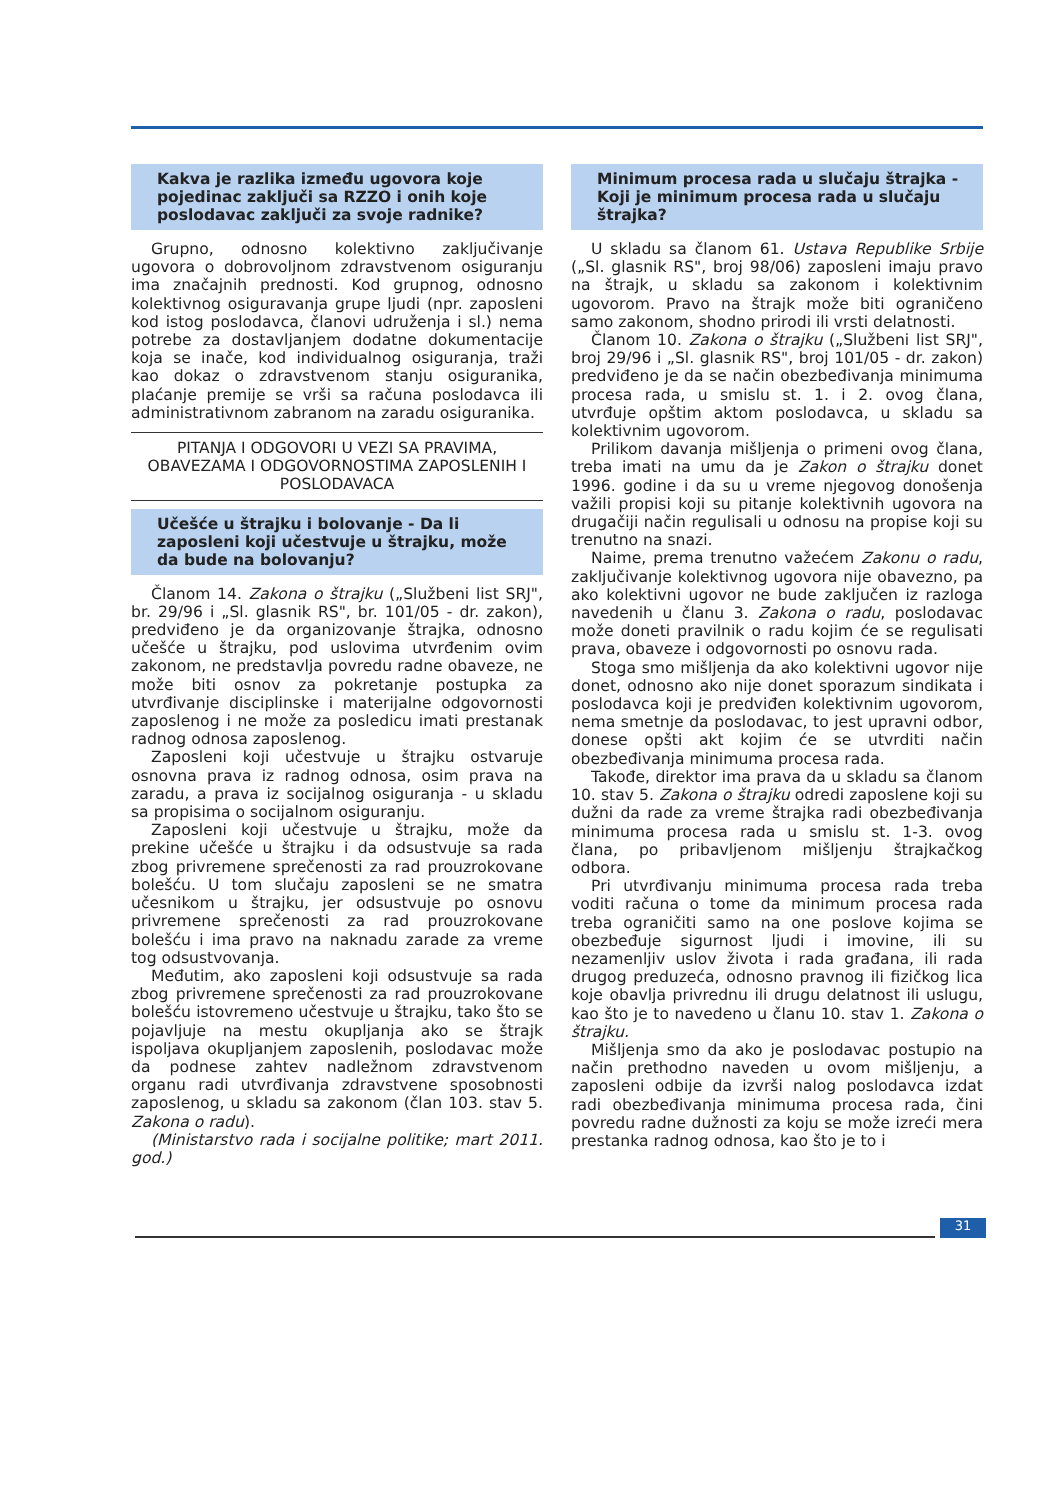Kakva je razlika između ugovora koje pojedinac zaključi sa RZZO i onih koje poslodavac zaključi za svoje radnike?
Grupno, odnosno kolektivno zaključivanje ugovora o dobrovoljnom zdravstvenom osiguranju ima značajnih prednosti. Kod grupnog, odnosno kolektivnog osiguravanja grupe ljudi (npr. zaposleni kod istog poslodavca, članovi udruženja i sl.) nema potrebe za dostavljanjem dodatne dokumentacije koja se inače, kod individualnog osiguranja, traži kao dokaz o zdravstvenom stanju osiguranika, plaćanje premije se vrši sa računa poslodavca ili administrativnom zabranom na zaradu osiguranika.
PITANJA I ODGOVORI U VEZI SA PRAVIMA, OBAVEZAMA I ODGOVORNOSTIMA ZAPOSLENIH I POSLODAVACA
Učešće u štrajku i bolovanje - Da li zaposleni koji učestvuje u štrajku, može da bude na bolovanju?
Članom 14. Zakona o štrajku („Službeni list SRJ", br. 29/96 i „Sl. glasnik RS", br. 101/05 - dr. zakon), predviđeno je da organizovanje štrajka, odnosno učešće u štrajku, pod uslovima utvrđenim ovim zakonom, ne predstavlja povredu radne obaveze, ne može biti osnov za pokretanje postupka za utvrđivanje disciplinske i materijalne odgovornosti zaposlenog i ne može za posledicu imati prestanak radnog odnosa zaposlenog.
Zaposleni koji učestvuje u štrajku ostvaruje osnovna prava iz radnog odnosa, osim prava na zaradu, a prava iz socijalnog osiguranja - u skladu sa propisima o socijalnom osiguranju.
Zaposleni koji učestvuje u štrajku, može da prekine učešće u štrajku i da odsustvuje sa rada zbog privremene sprečenosti za rad prouzrokovane bolešću. U tom slučaju zaposleni se ne smatra učesnikom u štrajku, jer odsustvuje po osnovu privremene sprečenosti za rad prouzrokovane bolešću i ima pravo na naknadu zarade za vreme tog odsustvovanja.
Međutim, ako zaposleni koji odsustvuje sa rada zbog privremene sprečenosti za rad prouzrokovane bolešću istovremeno učestvuje u štrajku, tako što se pojavljuje na mestu okupljanja ako se štrajk ispoljava okupljanjem zaposlenih, poslodavac može da podnese zahtev nadležnom zdravstvenom organu radi utvrđivanja zdravstvene sposobnosti zaposlenog, u skladu sa zakonom (član 103. stav 5. Zakona o radu).
(Ministarstvo rada i socijalne politike; mart 2011. god.)
Minimum procesa rada u slučaju štrajka - Koji je minimum procesa rada u slučaju štrajka?
U skladu sa članom 61. Ustava Republike Srbije („Sl. glasnik RS", broj 98/06) zaposleni imaju pravo na štrajk, u skladu sa zakonom i kolektivnim ugovorom. Pravo na štrajk može biti ograničeno samo zakonom, shodno prirodi ili vrsti delatnosti.
Članom 10. Zakona o štrajku („Službeni list SRJ", broj 29/96 i „Sl. glasnik RS", broj 101/05 - dr. zakon) predviđeno je da se način obezbeđivanja minimuma procesa rada, u smislu st. 1. i 2. ovog člana, utvrđuje opštim aktom poslodavca, u skladu sa kolektivnim ugovorom.
Prilikom davanja mišljenja o primeni ovog člana, treba imati na umu da je Zakon o štrajku donet 1996. godine i da su u vreme njegovog donošenja važili propisi koji su pitanje kolektivnih ugovora na drugačiji način regulisali u odnosu na propise koji su trenutno na snazi.
Naime, prema trenutno važećem Zakonu o radu, zaključivanje kolektivnog ugovora nije obavezno, pa ako kolektivni ugovor ne bude zaključen iz razloga navedenih u članu 3. Zakona o radu, poslodavac može doneti pravilnik o radu kojim će se regulisati prava, obaveze i odgovornosti po osnovu rada.
Stoga smo mišljenja da ako kolektivni ugovor nije donet, odnosno ako nije donet sporazum sindikata i poslodavca koji je predviđen kolektivnim ugovorom, nema smetnje da poslodavac, to jest upravni odbor, donese opšti akt kojim će se utvrditi način obezbeđivanja minimuma procesa rada.
Takođe, direktor ima prava da u skladu sa članom 10. stav 5. Zakona o štrajku odredi zaposlene koji su dužni da rade za vreme štrajka radi obezbeđivanja minimuma procesa rada u smislu st. 1-3. ovog člana, po pribavljenom mišljenju štrajkačkog odbora.
Pri utvrđivanju minimuma procesa rada treba voditi računa o tome da minimum procesa rada treba ograničiti samo na one poslove kojima se obezbeđuje sigurnost ljudi i imovine, ili su nezamenljiv uslov života i rada građana, ili rada drugog preduzeća, odnosno pravnog ili fizičkog lica koje obavlja privrednu ili drugu delatnost ili uslugu, kao što je to navedeno u članu 10. stav 1. Zakona o štrajku.
Mišljenja smo da ako je poslodavac postupio na način prethodno naveden u ovom mišljenju, a zaposleni odbije da izvrši nalog poslodavca izdat radi obezbeđivanja minimuma procesa rada, čini povredu radne dužnosti za koju se može izreći mera prestanka radnog odnosa, kao što je to i
31